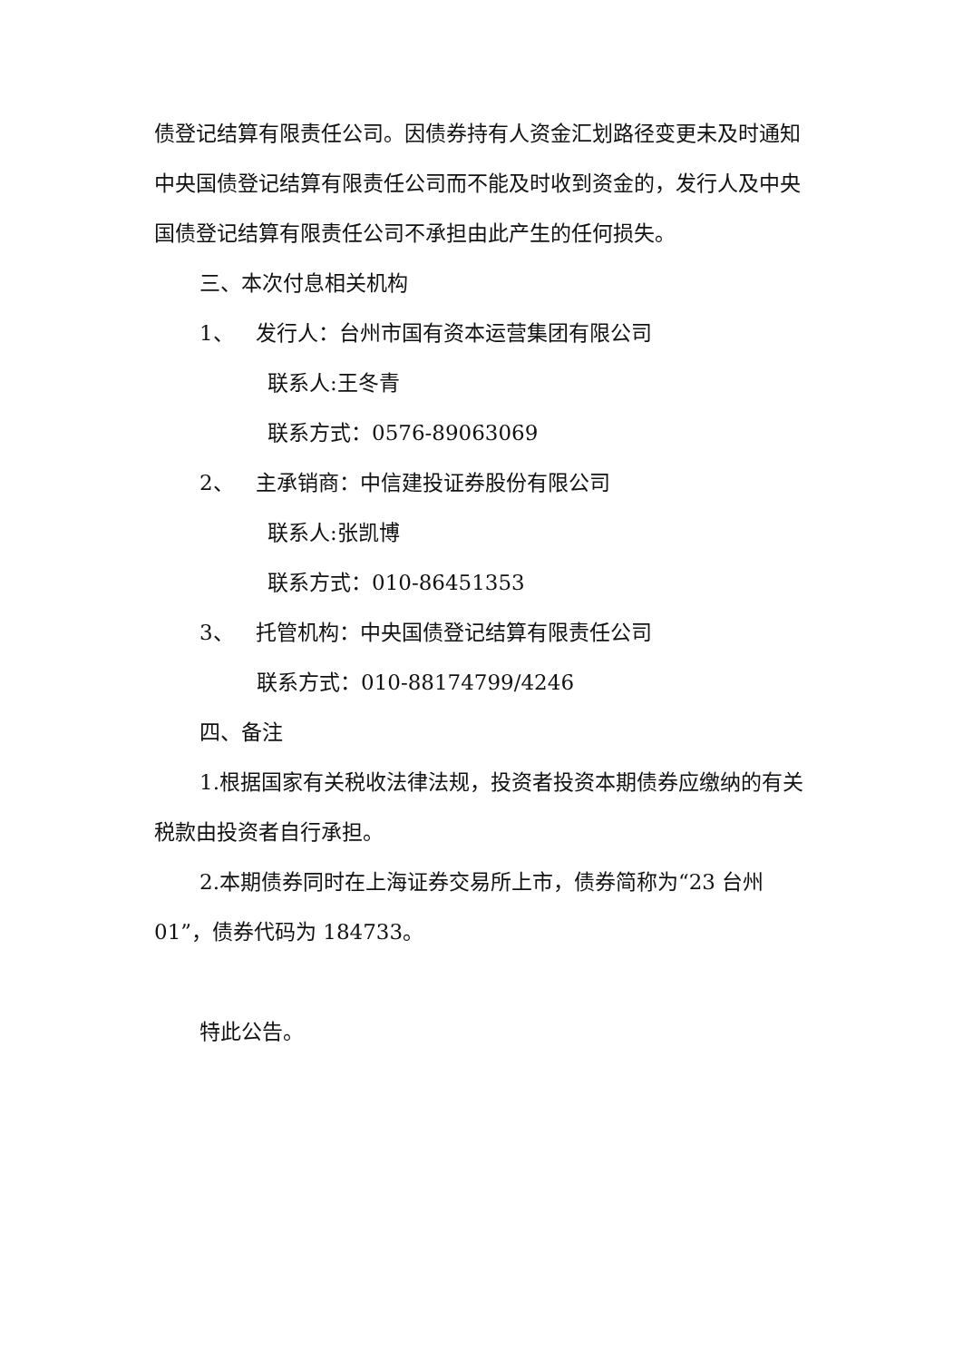债登记结算有限责任公司。因债券持有人资金汇划路径变更未及时通知中央国债登记结算有限责任公司而不能及时收到资金的，发行人及中央国债登记结算有限责任公司不承担由此产生的任何损失。
三、本次付息相关机构
1、 发行人：台州市国有资本运营集团有限公司
联系人:王冬青
联系方式：0576-89063069
2、 主承销商：中信建投证券股份有限公司
联系人:张凯博
联系方式：010-86451353
3、 托管机构：中央国债登记结算有限责任公司
联系方式：010-88174799/4246
四、备注
1.根据国家有关税收法律法规，投资者投资本期债券应缴纳的有关税款由投资者自行承担。
2.本期债券同时在上海证券交易所上市，债券简称为“23 台州01”，债券代码为 184733。
特此公告。